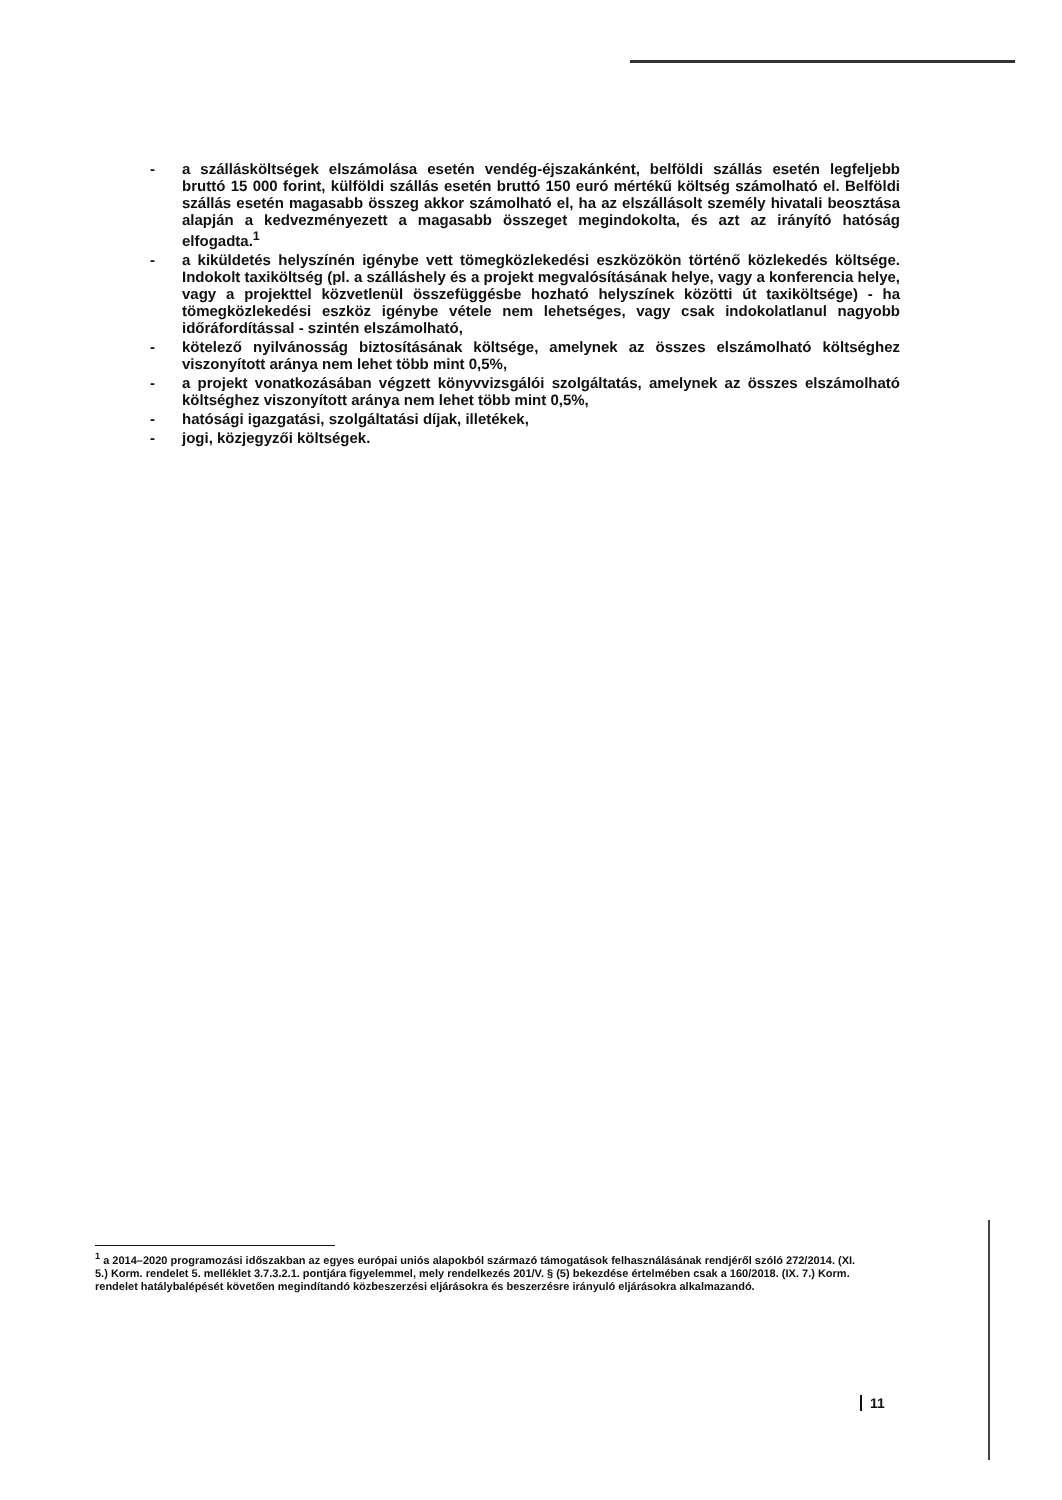- a szállásköltségek elszámolása esetén vendég-éjszakánként, belföldi szállás esetén legfeljebb bruttó 15 000 forint, külföldi szállás esetén bruttó 150 euró mértékű költség számolható el. Belföldi szállás esetén magasabb összeg akkor számolható el, ha az elszállásolt személy hivatali beosztása alapján a kedvezményezett a magasabb összeget megindokolta, és azt az irányító hatóság elfogadta.<sup>1</sup>
- a kiküldetés helyszínén igénybe vett tömegközlekedési eszközökön történő közlekedés költsége. Indokolt taxiköltség (pl. a szálláshely és a projekt megvalósításának helye, vagy a konferencia helye, vagy a projekttel közvetlenül összefüggésbe hozható helyszínek közötti út taxiköltsége) - ha tömegközlekedési eszköz igénybe vétele nem lehetséges, vagy csak indokolatlanul nagyobb időráfordítással - szintén elszámolható,
- kötelező nyilvánosság biztosításának költsége, amelynek az összes elszámolható költséghez viszonyított aránya nem lehet több mint 0,5%,
- a projekt vonatkozásában végzett könyvvizsgálói szolgáltatás, amelynek az összes elszámolható költséghez viszonyított aránya nem lehet több mint 0,5%,
- hatósági igazgatási, szolgáltatási díjak, illetékek,
- jogi, közjegyzői költségek.
<sup>1</sup> a 2014–2020 programozási időszakban az egyes európai uniós alapokból származó támogatások felhasználásának rendjéről szóló 272/2014. (XI. 5.) Korm. rendelet 5. melléklet 3.7.3.2.1. pontjára figyelemmel, mely rendelkezés 201/V. § (5) bekezdése értelmében csak a 160/2018. (IX. 7.) Korm. rendelet hatálybalépését követően megindítandó közbeszerzési eljárásokra és beszerzésre irányuló eljárásokra alkalmazandó.
11